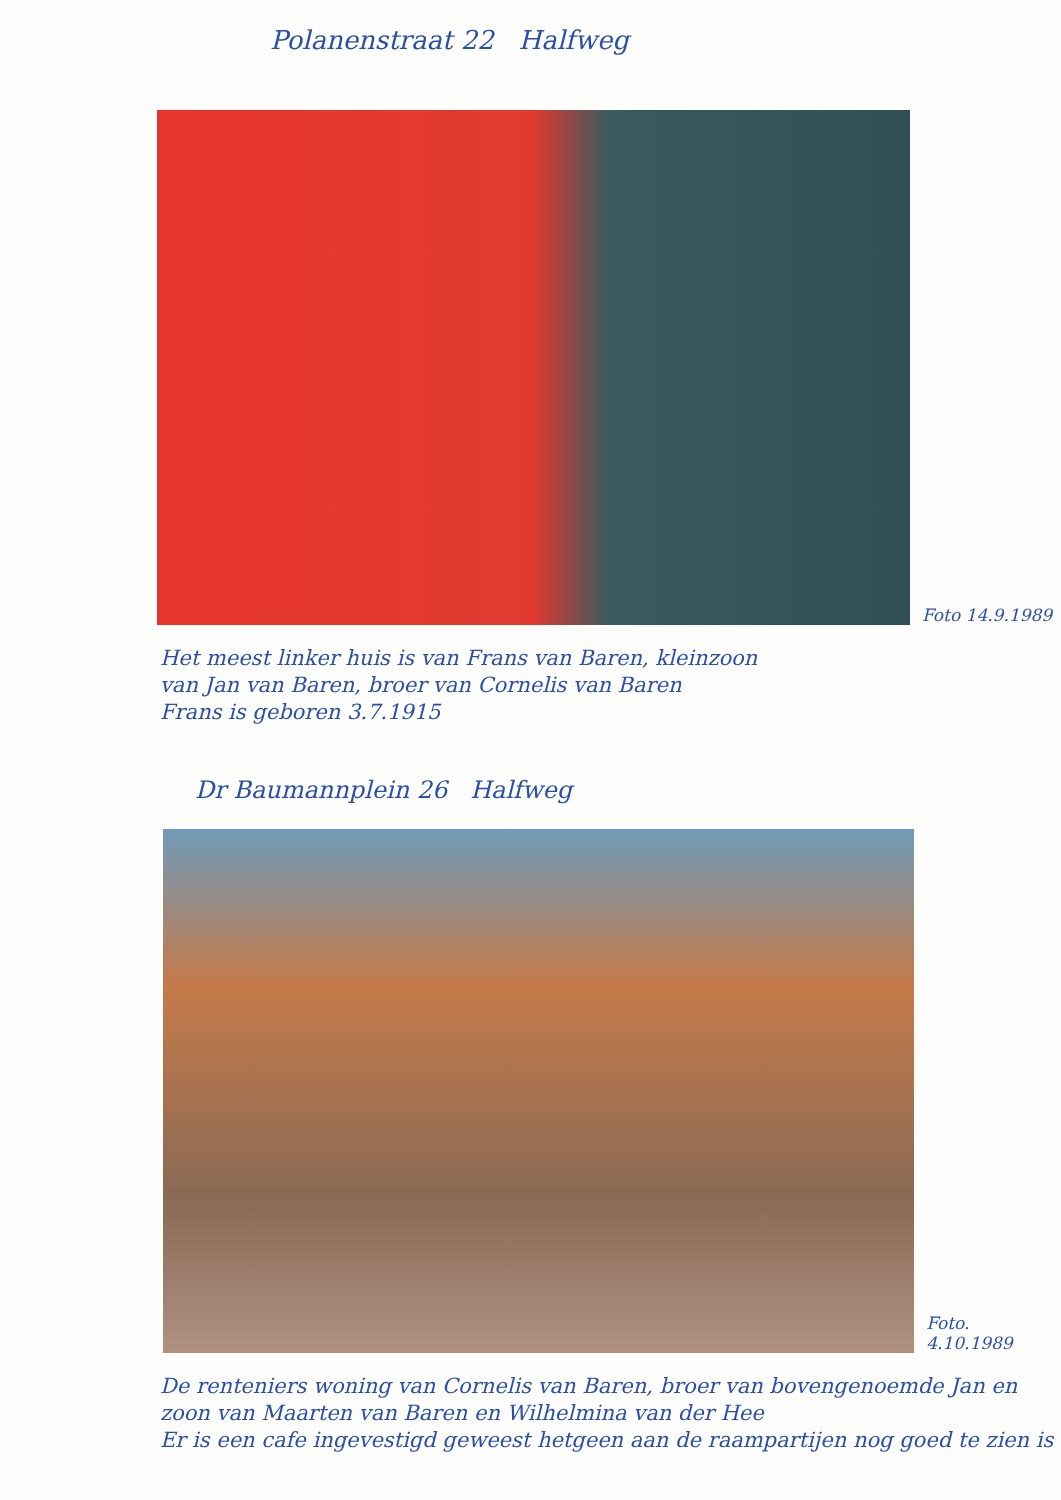Polanenstraat 22 Halfweg
Foto 14.9.1989
Het meest linker huis is van Frans van Baren, kleinzoon
van Jan van Baren, broer van Cornelis van Baren
Frans is geboren 3.7.1915
Dr Baumannplein 26 Halfweg
Foto. 4.10.1989
De renteniers woning van Cornelis van Baren, broer van bovengenoemde Jan en zoon van Maarten van Baren en Wilhelmina van der Hee
Er is een cafe ingevestigd geweest hetgeen aan de raampartijen nog goed te zien is